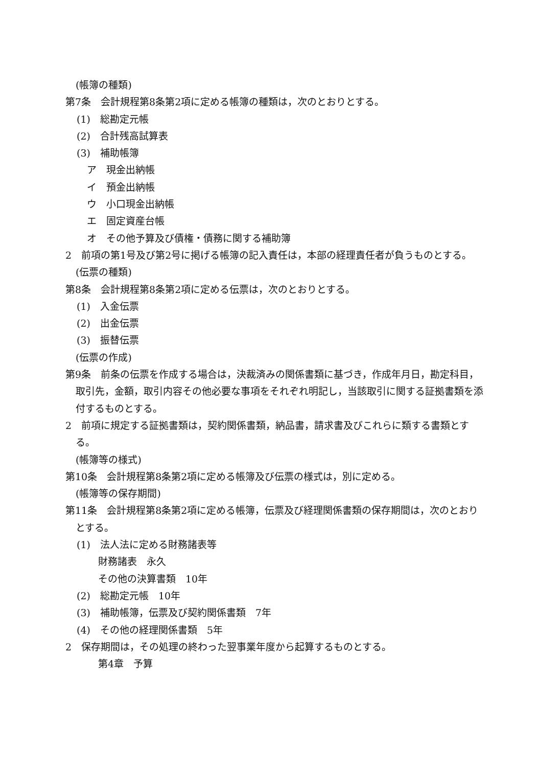(帳簿の種類)
第7条　会計規程第8条第2項に定める帳簿の種類は，次のとおりとする。
(1)　総勘定元帳
(2)　合計残高試算表
(3)　補助帳簿
ア　現金出納帳
イ　預金出納帳
ウ　小口現金出納帳
エ　固定資産台帳
オ　その他予算及び債権・債務に関する補助簿
2　前項の第1号及び第2号に掲げる帳簿の記入責任は，本部の経理責任者が負うものとする。
(伝票の種類)
第8条　会計規程第8条第2項に定める伝票は，次のとおりとする。
(1)　入金伝票
(2)　出金伝票
(3)　振替伝票
(伝票の作成)
第9条　前条の伝票を作成する場合は，決裁済みの関係書類に基づき，作成年月日，勘定科目，取引先，金額，取引内容その他必要な事項をそれぞれ明記し，当該取引に関する証拠書類を添付するものとする。
2　前項に規定する証拠書類は，契約関係書類，納品書，請求書及びこれらに類する書類とする。
(帳簿等の様式)
第10条　会計規程第8条第2項に定める帳簿及び伝票の様式は，別に定める。
(帳簿等の保存期間)
第11条　会計規程第8条第2項に定める帳簿，伝票及び経理関係書類の保存期間は，次のとおりとする。
(1)　法人法に定める財務諸表等
財務諸表　永久
その他の決算書類　10年
(2)　総勘定元帳　10年
(3)　補助帳簿，伝票及び契約関係書類　7年
(4)　その他の経理関係書類　5年
2　保存期間は，その処理の終わった翌事業年度から起算するものとする。
第4章　予算